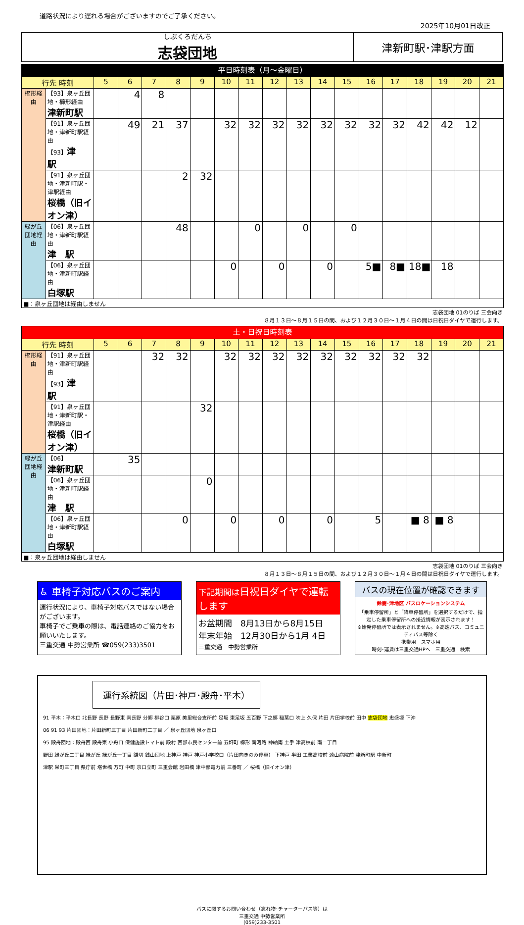道路状況により遅れる場合がございますのでご了承ください。
2025年10月01日改正
しぶくろだんち
志袋団地
津新町駅･津駅方面
| 平日時刻表（月～金曜日） | | | | | | | | | | | | | | | | | | |
| 行先 時刻 | | 5 | 6 | 7 | 8 | 9 | 10 | 11 | 12 | 13 | 14 | 15 | 16 | 17 | 18 | 19 | 20 | 21 |
| 櫛形経由 | 【93】泉ヶ丘団地・櫛形経由 津新町駅 | | 4 | 8 | | | | | | | | | | | | | | |
| | 【91】泉ヶ丘団地・津新町駅経由 【93】 津 駅 | | 49 | 21 | 37 | | 32 | 32 | 32 | 32 | 32 | 32 | 32 | 32 | 42 | 42 | 12 | |
| | 【91】泉ヶ丘団地・津新町駅・津駅経由 桜橋（旧イオン津） | | | | 2 | 32 | | | | | | | | | | | | |
| 緑が丘団地経由 | 【06】泉ヶ丘団地・津新町駅経由 津 駅 | | | | 48 | | | 0 | | 0 | | 0 | | | | | | |
| | 【06】泉ヶ丘団地・津新町駅経由 白塚駅 | | | | | | 0 | | 0 | | 0 | | 5■ | 8■ | 18■ | 18 | | |
| ■：泉ヶ丘団地は経由しません | | | | | | | | | | | | | | | | | | |
志袋団地 01のりば 三会向き
８月１３日～８月１５日の間、および１２月３０日～１月４日の間は日祝日ダイヤで運行します。
| 土・日祝日時刻表 | | | | | | | | | | | | | | | | | | |
| 行先 時刻 | | 5 | 6 | 7 | 8 | 9 | 10 | 11 | 12 | 13 | 14 | 15 | 16 | 17 | 18 | 19 | 20 | 21 |
| 櫛形経由 | 【91】泉ヶ丘団地・津新町駅経由 【93】 津 駅 | | | 32 | 32 | | 32 | 32 | 32 | 32 | 32 | 32 | 32 | 32 | 32 | | | |
| | 【91】泉ヶ丘団地・津新町駅・津駅経由 桜橋（旧イオン津） | | | | | 32 | | | | | | | | | | | | |
| 緑が丘団地経由 | 【06】 津新町駅 | | 35 | | | | | | | | | | | | | | | |
| | 【06】泉ヶ丘団地・津新町駅経由 津 駅 | | | | | 0 | | | | | | | | | | | | |
| | 【06】泉ヶ丘団地・津新町駅経由 白塚駅 | | | | 0 | | 0 | | 0 | | 0 | | 5 | | ■ 8 | ■ 8 | | |
| ■：泉ヶ丘団地は経由しません | | | | | | | | | | | | | | | | | | |
志袋団地 01のりば 三会向き
８月１３日～８月１５日の間、および１２月３０日～１月４日の間は日祝日ダイヤで運行します。
♿ 車椅子対応バスのご案内
運行状況により、車椅子対応バスではない場合がございます。
車椅子でご乗車の際は、電話連絡のご協力をお願いいたします。
三重交通 中勢営業所 ☎059(233)3501
下記期間は日祝日ダイヤで運転します
お盆期間　8月13日から8月15日
年末年始　12月30日から1月 4日
三重交通　中勢営業所
バスの現在位置が確認できます
鈴鹿･津地区 バスロケーションシステム
「乗車停留所」と「降車停留所」を選択するだけで、指定した乗車停留所への接近情報が表示されます！
※始発停留所では表示されません。※高速バス、コミュニティバス等除く
携帯用　スマホ用
時刻･運賃は三重交通HPへ　三重交通　検索
運行系統図（片田･神戸･殿舟･平木）
91 平木：平木口 北長野 長野 長野東 南長野 分郷 柳谷口 栗原 美里総合支所前 足坂 東足坂 五百野 下之郷 稲葉口 吹上 久保 片田 片田学校前 田中 志袋団地 忠盛塚 下沖
06 91 93 片田団地：片田新町三丁目 片田新町二丁目 ／ 泉ヶ丘団地 泉ヶ丘口
95 殿舟団地：殿舟西 殿舟東 小舟口 保健施設トマト前 殿村 西部市民センター前 五軒町 櫛形 南河路 神納南 土手 津高校前 南二丁目
野田 緑が丘二丁目 緑が丘 緑が丘一丁目 鎌切 銭山団地 上神戸 神戸 神戸小学校口（片田向きのみ停車） 下神戸 半田 工業高校前 遠山病院前 津新町駅 中新町
津駅 栄町三丁目 県庁前 塔世橋 万町 中町 京口立町 三重会館 岩田橋 津中部電力前 三番町 ／ 桜橋（旧イオン津）
バスに関するお問い合わせ（忘れ物･チャーターバス等）は
三重交通 中勢営業所
(059)233-3501